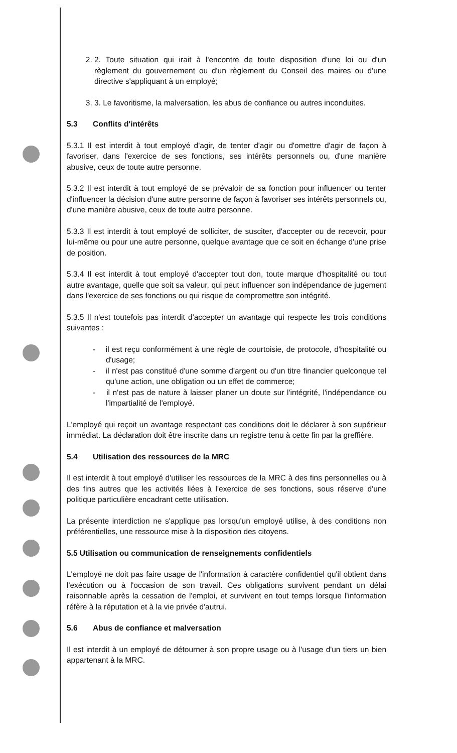2. 2. Toute situation qui irait à l'encontre de toute disposition d'une loi ou d'un règlement du gouvernement ou d'un règlement du Conseil des maires ou d'une directive s'appliquant à un employé;
3. 3. Le favoritisme, la malversation, les abus de confiance ou autres inconduites.
5.3 Conflits d'intérêts
5.3.1 Il est interdit à tout employé d'agir, de tenter d'agir ou d'omettre d'agir de façon à favoriser, dans l'exercice de ses fonctions, ses intérêts personnels ou, d'une manière abusive, ceux de toute autre personne.
5.3.2 Il est interdit à tout employé de se prévaloir de sa fonction pour influencer ou tenter d'influencer la décision d'une autre personne de façon à favoriser ses intérêts personnels ou, d'une manière abusive, ceux de toute autre personne.
5.3.3 Il est interdit à tout employé de solliciter, de susciter, d'accepter ou de recevoir, pour lui-même ou pour une autre personne, quelque avantage que ce soit en échange d'une prise de position.
5.3.4 Il est interdit à tout employé d'accepter tout don, toute marque d'hospitalité ou tout autre avantage, quelle que soit sa valeur, qui peut influencer son indépendance de jugement dans l'exercice de ses fonctions ou qui risque de compromettre son intégrité.
5.3.5 Il n'est toutefois pas interdit d'accepter un avantage qui respecte les trois conditions suivantes :
- il est reçu conformément à une règle de courtoisie, de protocole, d'hospitalité ou d'usage;
- il n'est pas constitué d'une somme d'argent ou d'un titre financier quelconque tel qu'une action, une obligation ou un effet de commerce;
- il n'est pas de nature à laisser planer un doute sur l'intégrité, l'indépendance ou l'impartialité de l'employé.
L'employé qui reçoit un avantage respectant ces conditions doit le déclarer à son supérieur immédiat. La déclaration doit être inscrite dans un registre tenu à cette fin par la greffière.
5.4 Utilisation des ressources de la MRC
Il est interdit à tout employé d'utiliser les ressources de la MRC à des fins personnelles ou à des fins autres que les activités liées à l'exercice de ses fonctions, sous réserve d'une politique particulière encadrant cette utilisation.
La présente interdiction ne s'applique pas lorsqu'un employé utilise, à des conditions non préférentielles, une ressource mise à la disposition des citoyens.
5.5 Utilisation ou communication de renseignements confidentiels
L'employé ne doit pas faire usage de l'information à caractère confidentiel qu'il obtient dans l'exécution ou à l'occasion de son travail. Ces obligations survivent pendant un délai raisonnable après la cessation de l'emploi, et survivent en tout temps lorsque l'information réfère à la réputation et à la vie privée d'autrui.
5.6 Abus de confiance et malversation
Il est interdit à un employé de détourner à son propre usage ou à l'usage d'un tiers un bien appartenant à la MRC.